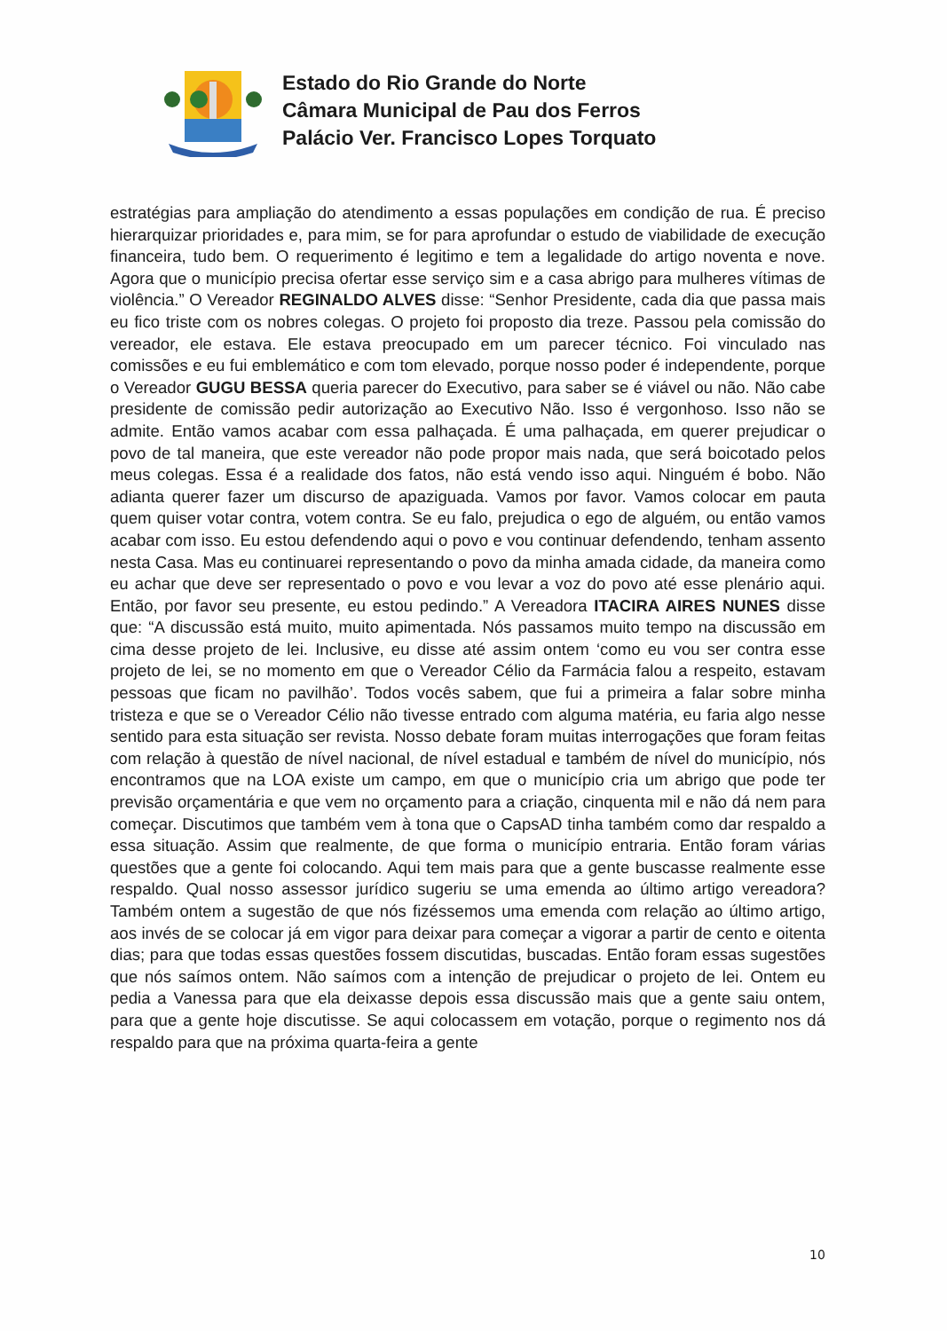Estado do Rio Grande do Norte
Câmara Municipal de Pau dos Ferros
Palácio Ver. Francisco Lopes Torquato
estratégias para ampliação do atendimento a essas populações em condição de rua. É preciso hierarquizar prioridades e, para mim, se for para aprofundar o estudo de viabilidade de execução financeira, tudo bem. O requerimento é legitimo e tem a legalidade do artigo noventa e nove. Agora que o município precisa ofertar esse serviço sim e a casa abrigo para mulheres vítimas de violência.” O Vereador REGINALDO ALVES disse: “Senhor Presidente, cada dia que passa mais eu fico triste com os nobres colegas. O projeto foi proposto dia treze. Passou pela comissão do vereador, ele estava. Ele estava preocupado em um parecer técnico. Foi vinculado nas comissões e eu fui emblemático e com tom elevado, porque nosso poder é independente, porque o Vereador GUGU BESSA queria parecer do Executivo, para saber se é viável ou não. Não cabe presidente de comissão pedir autorização ao Executivo Não. Isso é vergonhoso. Isso não se admite. Então vamos acabar com essa palhaçada. É uma palhaçada, em querer prejudicar o povo de tal maneira, que este vereador não pode propor mais nada, que será boicotado pelos meus colegas. Essa é a realidade dos fatos, não está vendo isso aqui. Ninguém é bobo. Não adianta querer fazer um discurso de apaziguada. Vamos por favor. Vamos colocar em pauta quem quiser votar contra, votem contra. Se eu falo, prejudica o ego de alguém, ou então vamos acabar com isso. Eu estou defendendo aqui o povo e vou continuar defendendo, tenham assento nesta Casa. Mas eu continuarei representando o povo da minha amada cidade, da maneira como eu achar que deve ser representado o povo e vou levar a voz do povo até esse plenário aqui. Então, por favor seu presente, eu estou pedindo.” A Vereadora ITACIRA AIRES NUNES disse que: “A discussão está muito, muito apimentada. Nós passamos muito tempo na discussão em cima desse projeto de lei. Inclusive, eu disse até assim ontem ‘como eu vou ser contra esse projeto de lei, se no momento em que o Vereador Célio da Farmácia falou a respeito, estavam pessoas que ficam no pavilhão’. Todos vocês sabem, que fui a primeira a falar sobre minha tristeza e que se o Vereador Célio não tivesse entrado com alguma matéria, eu faria algo nesse sentido para esta situação ser revista. Nosso debate foram muitas interrogações que foram feitas com relação à questão de nível nacional, de nível estadual e também de nível do município, nós encontramos que na LOA existe um campo, em que o município cria um abrigo que pode ter previsão orçamentária e que vem no orçamento para a criação, cinquenta mil e não dá nem para começar. Discutimos que também vem à tona que o CapsAD tinha também como dar respaldo a essa situação. Assim que realmente, de que forma o município entraria. Então foram várias questões que a gente foi colocando. Aqui tem mais para que a gente buscasse realmente esse respaldo. Qual nosso assessor jurídico sugeriu se uma emenda ao último artigo vereadora? Também ontem a sugestão de que nós fizéssemos uma emenda com relação ao último artigo, aos invés de se colocar já em vigor para deixar para começar a vigorar a partir de cento e oitenta dias; para que todas essas questões fossem discutidas, buscadas. Então foram essas sugestões que nós saímos ontem. Não saímos com a intenção de prejudicar o projeto de lei. Ontem eu pedia a Vanessa para que ela deixasse depois essa discussão mais que a gente saiu ontem, para que a gente hoje discutisse. Se aqui colocassem em votação, porque o regimento nos dá respaldo para que na próxima quarta-feira a gente
10